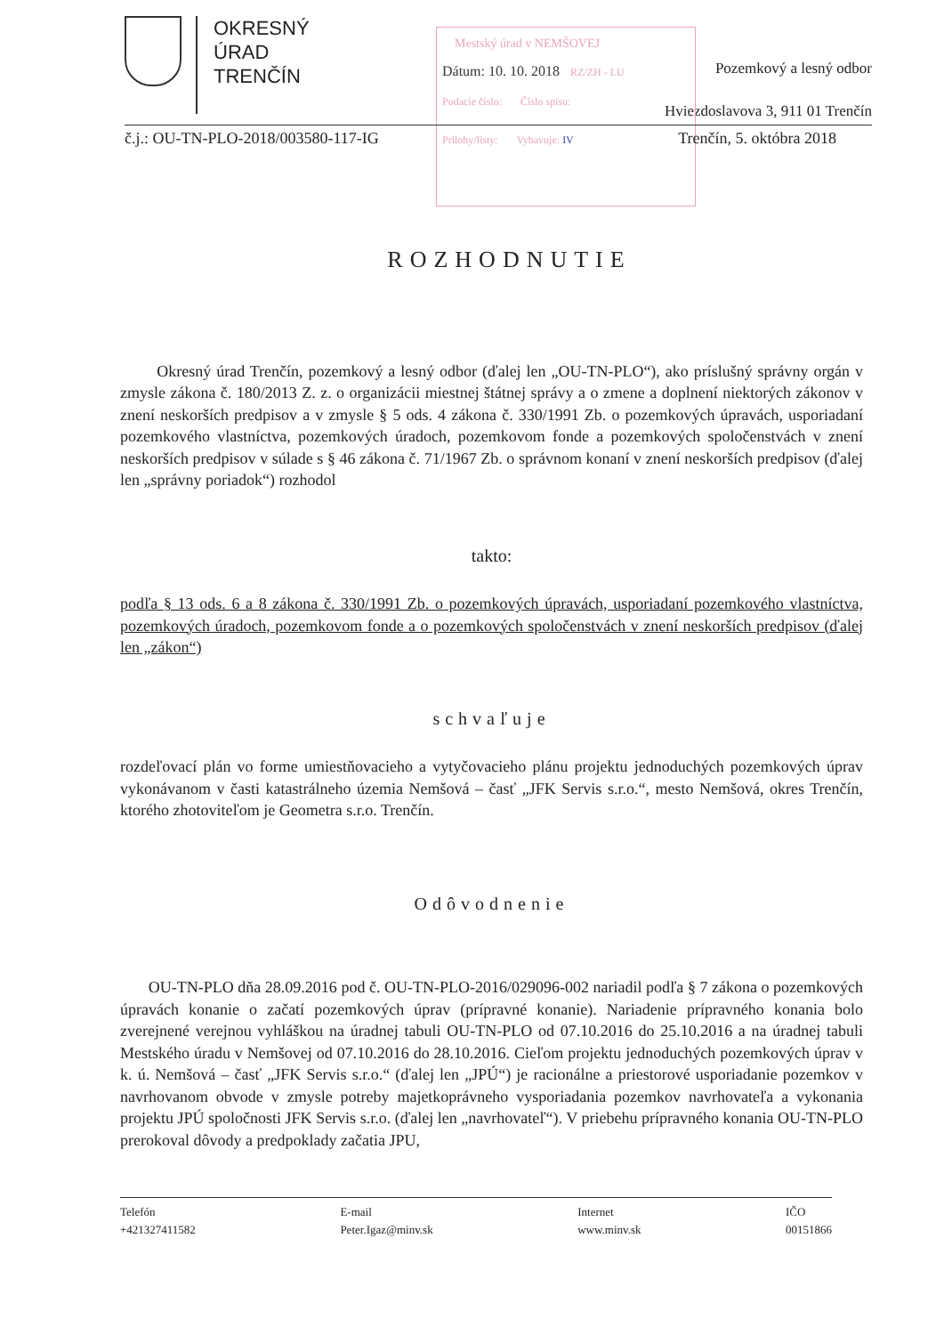OKRESNÝ
ÚRAD
TRENČÍN
Pozemkový a lesný odbor
Hviezdoslavova 3, 911 01 Trenčín
Mestský úrad v NEMŠOVEJ
Dátum: 10. 10. 2018 RZ/ZH - LU
Podacie číslo: Číslo spisu:
Prílohy/listy: Vybavuje: IV
č.j.: OU-TN-PLO-2018/003580-117-IG Trenčín, 5. októbra 2018
ROZHODNUTIE
Okresný úrad Trenčín, pozemkový a lesný odbor (ďalej len „OU-TN-PLO“), ako príslušný správny orgán v zmysle zákona č. 180/2013 Z. z. o organizácii miestnej štátnej správy a o zmene a doplnení niektorých zákonov v znení neskorších predpisov a v zmysle § 5 ods. 4 zákona č. 330/1991 Zb. o pozemkových úpravách, usporiadaní pozemkového vlastníctva, pozemkových úradoch, pozemkovom fonde a pozemkových spoločenstvách v znení neskorších predpisov v súlade s § 46 zákona č. 71/1967 Zb. o správnom konaní v znení neskorších predpisov (ďalej len „správny poriadok“) rozhodol
takto:
podľa § 13 ods. 6 a 8 zákona č. 330/1991 Zb. o pozemkových úpravách, usporiadaní pozemkového vlastníctva, pozemkových úradoch, pozemkovom fonde a o pozemkových spoločenstvách v znení neskorších predpisov (ďalej len „zákon“)
schvaľuje
rozdeľovací plán vo forme umiestňovacieho a vytyčovacieho plánu projektu jednoduchých pozemkových úprav vykonávanom v časti katastrálneho územia Nemšová – časť „JFK Servis s.r.o.“, mesto Nemšová, okres Trenčín, ktorého zhotoviteľom je Geometra s.r.o. Trenčín.
Odôvodnenie
OU-TN-PLO dňa 28.09.2016 pod č. OU-TN-PLO-2016/029096-002 nariadil podľa § 7 zákona o pozemkových úpravách konanie o začatí pozemkových úprav (prípravné konanie). Nariadenie prípravného konania bolo zverejnené verejnou vyhláškou na úradnej tabuli OU-TN-PLO od 07.10.2016 do 25.10.2016 a na úradnej tabuli Mestského úradu v Nemšovej od 07.10.2016 do 28.10.2016. Cieľom projektu jednoduchých pozemkových úprav v k. ú. Nemšová – časť „JFK Servis s.r.o.“ (ďalej len „JPÚ“) je racionálne a priestorové usporiadanie pozemkov v navrhovanom obvode v zmysle potreby majetkoprávneho vysporiadania pozemkov navrhovateľa a vykonania projektu JPÚ spoločnosti JFK Servis s.r.o. (ďalej len „navrhovateľ“). V priebehu prípravného konania OU-TN-PLO prerokoval dôvody a predpoklady začatia JPU,
Telefón
+421327411582
E-mail
Peter.Igaz@minv.sk
Internet
www.minv.sk
IČO
00151866